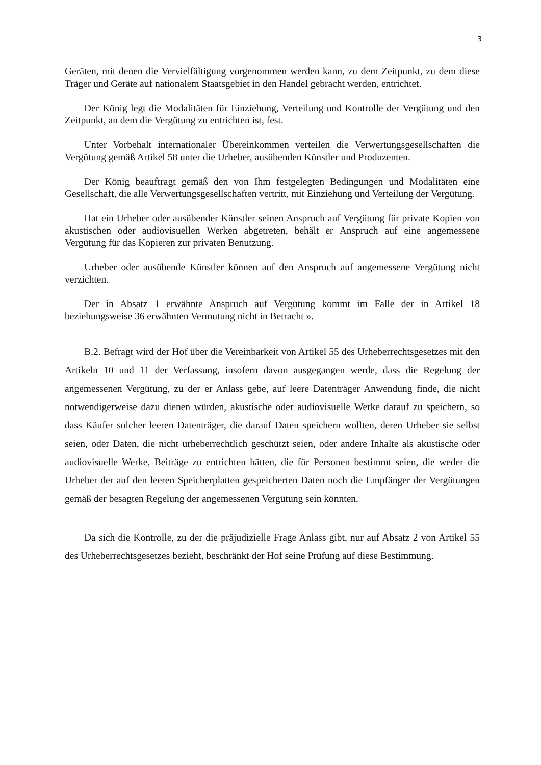3
Geräten, mit denen die Vervielfältigung vorgenommen werden kann, zu dem Zeitpunkt, zu dem diese Träger und Geräte auf nationalem Staatsgebiet in den Handel gebracht werden, entrichtet.
Der König legt die Modalitäten für Einziehung, Verteilung und Kontrolle der Vergütung und den Zeitpunkt, an dem die Vergütung zu entrichten ist, fest.
Unter Vorbehalt internationaler Übereinkommen verteilen die Verwertungsgesellschaften die Vergütung gemäß Artikel 58 unter die Urheber, ausübenden Künstler und Produzenten.
Der König beauftragt gemäß den von Ihm festgelegten Bedingungen und Modalitäten eine Gesellschaft, die alle Verwertungsgesellschaften vertritt, mit Einziehung und Verteilung der Vergütung.
Hat ein Urheber oder ausübender Künstler seinen Anspruch auf Vergütung für private Kopien von akustischen oder audiovisuellen Werken abgetreten, behält er Anspruch auf eine angemessene Vergütung für das Kopieren zur privaten Benutzung.
Urheber oder ausübende Künstler können auf den Anspruch auf angemessene Vergütung nicht verzichten.
Der in Absatz 1 erwähnte Anspruch auf Vergütung kommt im Falle der in Artikel 18 beziehungsweise 36 erwähnten Vermutung nicht in Betracht ».
B.2. Befragt wird der Hof über die Vereinbarkeit von Artikel 55 des Urheberrechtsgesetzes mit den Artikeln 10 und 11 der Verfassung, insofern davon ausgegangen werde, dass die Regelung der angemessenen Vergütung, zu der er Anlass gebe, auf leere Datenträger Anwendung finde, die nicht notwendigerweise dazu dienen würden, akustische oder audiovisuelle Werke darauf zu speichern, so dass Käufer solcher leeren Datenträger, die darauf Daten speichern wollten, deren Urheber sie selbst seien, oder Daten, die nicht urheberrechtlich geschützt seien, oder andere Inhalte als akustische oder audiovisuelle Werke, Beiträge zu entrichten hätten, die für Personen bestimmt seien, die weder die Urheber der auf den leeren Speicherplatten gespeicherten Daten noch die Empfänger der Vergütungen gemäß der besagten Regelung der angemessenen Vergütung sein könnten.
Da sich die Kontrolle, zu der die präjudizielle Frage Anlass gibt, nur auf Absatz 2 von Artikel 55 des Urheberrechtsgesetzes bezieht, beschränkt der Hof seine Prüfung auf diese Bestimmung.